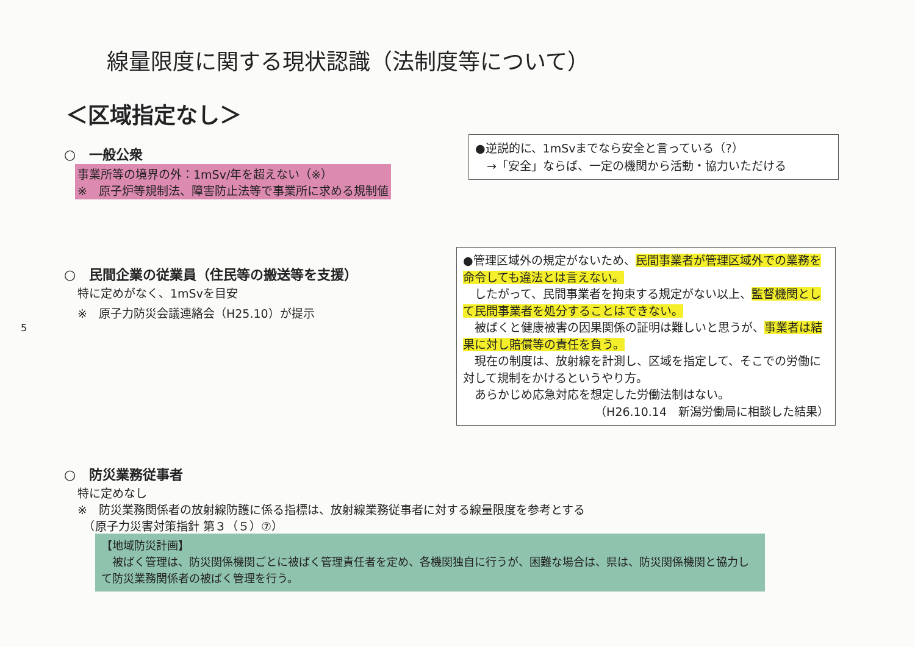線量限度に関する現状認識（法制度等について）
＜区域指定なし＞
○　一般公衆
事業所等の境界の外：1mSv/年を超えない（※）
※　原子炉等規制法、障害防止法等で事業所に求める規制値
●逆説的に、1mSvまでなら安全と言っている（?）
　→「安全」ならば、一定の機関から活動・協力いただける
○　民間企業の従業員（住民等の搬送等を支援）
特に定めがなく、1mSvを目安
※　原子力防災会議連絡会（H25.10）が提示
●管理区域外の規定がないため、民間事業者が管理区域外での業務を命令しても違法とは言えない。
　したがって、民間事業者を拘束する規定がない以上、監督機関として民間事業者を処分することはできない。
　被ばくと健康被害の因果関係の証明は難しいと思うが、事業者は結果に対し賠償等の責任を負う。
　現在の制度は、放射線を計測し、区域を指定して、そこでの労働に対して規制をかけるというやり方。
　あらかじめ応急対応を想定した労働法制はない。
（H26.10.14　新潟労働局に相談した結果）
5
○　防災業務従事者
特に定めなし
※　防災業務関係者の放射線防護に係る指標は、放射線業務従事者に対する線量限度を参考とする
　（原子力災害対策指針 第３（５）⑦）
【地域防災計画】
　被ばく管理は、防災関係機関ごとに被ばく管理責任者を定め、各機関独自に行うが、困難な場合は、県は、防災関係機関と協力して防災業務関係者の被ばく管理を行う。